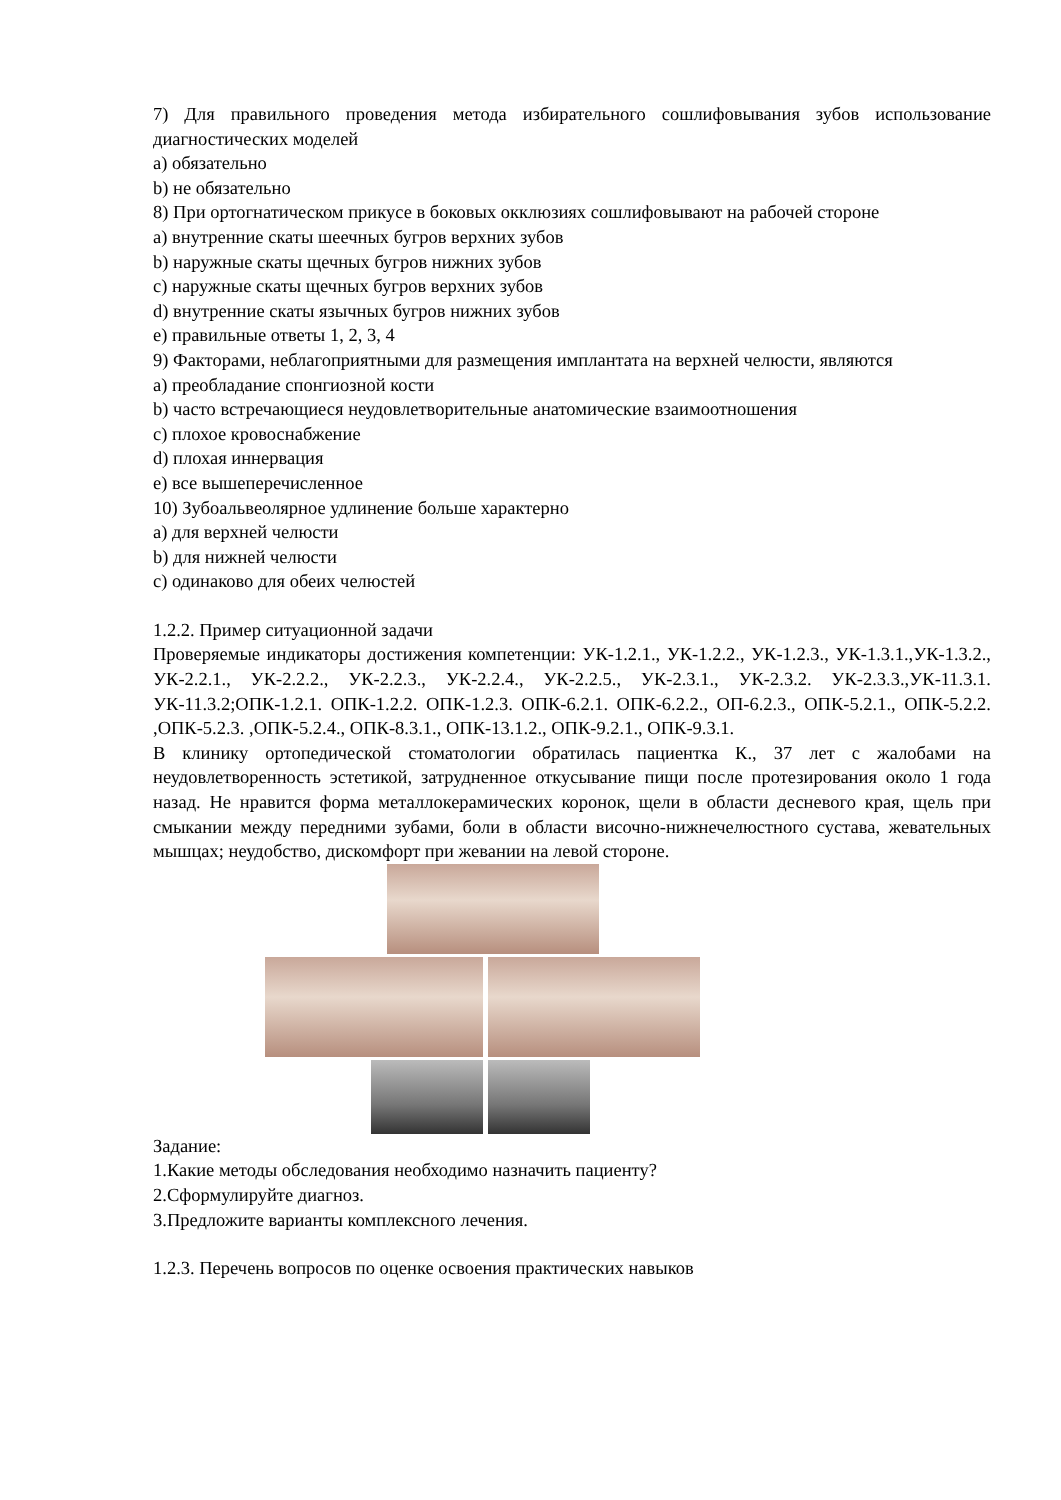7) Для правильного проведения метода избирательного сошлифовывания зубов использование диагностических моделей
a) обязательно
b) не обязательно
8) При ортогнатическом прикусе в боковых окклюзиях сошлифовывают на рабочей стороне
a) внутренние скаты шеечных бугров верхних зубов
b) наружные скаты щечных бугров нижних зубов
c) наружные скаты щечных бугров верхних зубов
d) внутренние скаты язычных бугров нижних зубов
e) правильные ответы 1, 2, 3, 4
9) Факторами, неблагоприятными для размещения имплантата на верхней челюсти, являются
a) преобладание спонгиозной кости
b) часто встречающиеся неудовлетворительные анатомические взаимоотношения
c) плохое кровоснабжение
d) плохая иннервация
e) все вышеперечисленное
10) Зубоальвеолярное удлинение больше характерно
a) для верхней челюсти
b) для нижней челюсти
c) одинаково для обеих челюстей
1.2.2. Пример ситуационной задачи
Проверяемые индикаторы достижения компетенции: УК-1.2.1., УК-1.2.2., УК-1.2.3., УК-1.3.1.,УК-1.3.2., УК-2.2.1., УК-2.2.2., УК-2.2.3., УК-2.2.4., УК-2.2.5., УК-2.3.1., УК-2.3.2. УК-2.3.3.,УК-11.3.1. УК-11.3.2;ОПК-1.2.1. ОПК-1.2.2. ОПК-1.2.3. ОПК-6.2.1. ОПК-6.2.2., ОП-6.2.3., ОПК-5.2.1., ОПК-5.2.2. ,ОПК-5.2.3. ,ОПК-5.2.4., ОПК-8.3.1., ОПК-13.1.2., ОПК-9.2.1., ОПК-9.3.1.
В клинику ортопедической стоматологии обратилась пациентка К., 37 лет с жалобами на неудовлетворенность эстетикой, затрудненное откусывание пищи после протезирования около 1 года назад. Не нравится форма металлокерамических коронок, щели в области десневого края, щель при смыкании между передними зубами, боли в области височно-нижнечелюстного сустава, жевательных мышцах; неудобство, дискомфорт при жевании на левой стороне.
Задание:
1.Какие методы обследования необходимо назначить пациенту?
2.Сформулируйте диагноз.
3.Предложите варианты комплексного лечения.
1.2.3. Перечень вопросов по оценке освоения практических навыков